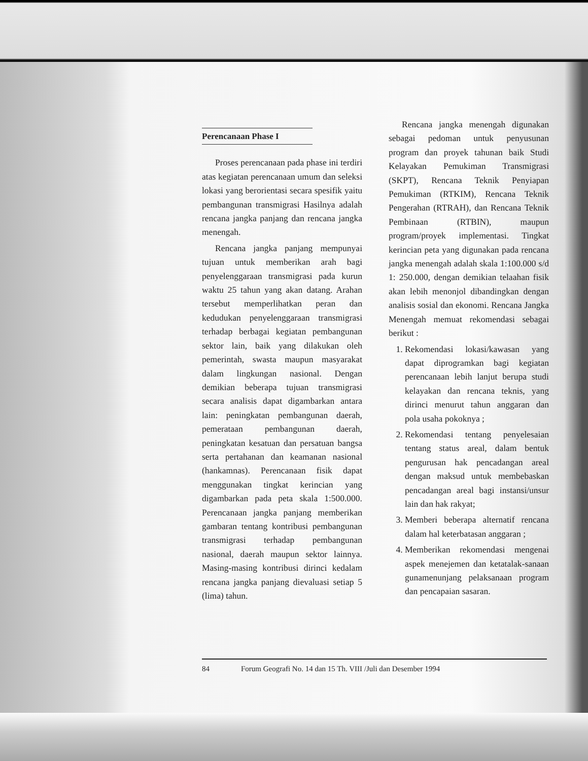Perencanaan Phase I
Proses perencanaan pada phase ini terdiri atas kegiatan perencanaan umum dan seleksi lokasi yang berorientasi secara spesifik yaitu pembangunan transmigrasi Hasilnya adalah rencana jangka panjang dan rencana jangka menengah.
Rencana jangka panjang mempunyai tujuan untuk memberikan arah bagi penyelenggaraan transmigrasi pada kurun waktu 25 tahun yang akan datang. Arahan tersebut memperlihatkan peran dan kedudukan penyelenggaraan transmigrasi terhadap berbagai kegiatan pembangunan sektor lain, baik yang dilakukan oleh pemerintah, swasta maupun masyarakat dalam lingkungan nasional. Dengan demikian beberapa tujuan transmigrasi secara analisis dapat digambarkan antara lain: peningkatan pembangunan daerah, pemerataan pembangunan daerah, peningkatan kesatuan dan persatuan bangsa serta pertahanan dan keamanan nasional (hankamnas). Perencanaan fisik dapat menggunakan tingkat kerincian yang digambarkan pada peta skala 1:500.000. Perencanaan jangka panjang memberikan gambaran tentang kontribusi pembangunan transmigrasi terhadap pembangunan nasional, daerah maupun sektor lainnya. Masing-masing kontribusi dirinci kedalam rencana jangka panjang dievaluasi setiap 5 (lima) tahun.
Rencana jangka menengah digunakan sebagai pedoman untuk penyusunan program dan proyek tahunan baik Studi Kelayakan Pemukiman Transmigrasi (SKPT), Rencana Teknik Penyiapan Pemukiman (RTKIM), Rencana Teknik Pengerahan (RTRAH), dan Rencana Teknik Pembinaan (RTBIN), maupun program/proyek implementasi. Tingkat kerincian peta yang digunakan pada rencana jangka menengah adalah skala 1:100.000 s/d 1: 250.000, dengan demikian telaahan fisik akan lebih menonjol dibandingkan dengan analisis sosial dan ekonomi. Rencana Jangka Menengah memuat rekomendasi sebagai berikut :
1. Rekomendasi lokasi/kawasan yang dapat diprogramkan bagi kegiatan perencanaan lebih lanjut berupa studi kelayakan dan rencana teknis, yang dirinci menurut tahun anggaran dan pola usaha pokoknya ;
2. Rekomendasi tentang penyelesaian tentang status areal, dalam bentuk pengurusan hak pencadangan areal dengan maksud untuk membebaskan pencadangan areal bagi instansi/unsur lain dan hak rakyat;
3. Memberi beberapa alternatif rencana dalam hal keterbatasan anggaran ;
4. Memberikan rekomendasi mengenai aspek menejemen dan ketatalak-sanaan gunamenunjang pelaksanaan program dan pencapaian sasaran.
84 Forum Geografi No. 14 dan 15 Th. VIII /Juli dan Desember 1994